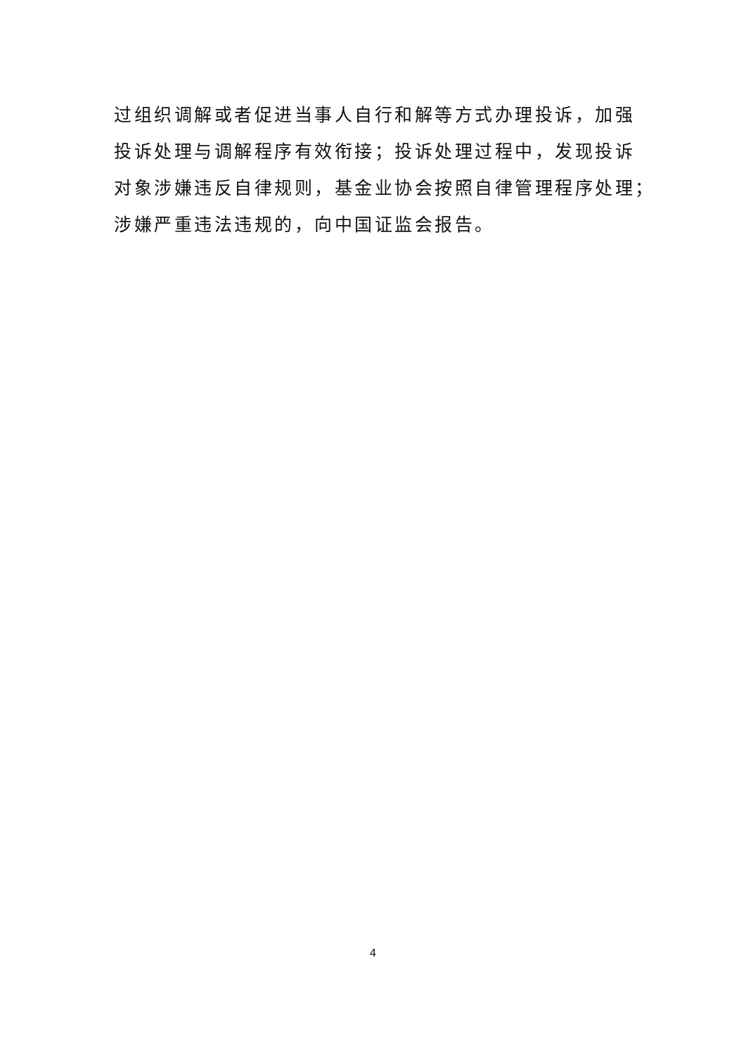过组织调解或者促进当事人自行和解等方式办理投诉，加强
投诉处理与调解程序有效衔接；投诉处理过程中，发现投诉
对象涉嫌违反自律规则，基金业协会按照自律管理程序处理；
涉嫌严重违法违规的，向中国证监会报告。
4